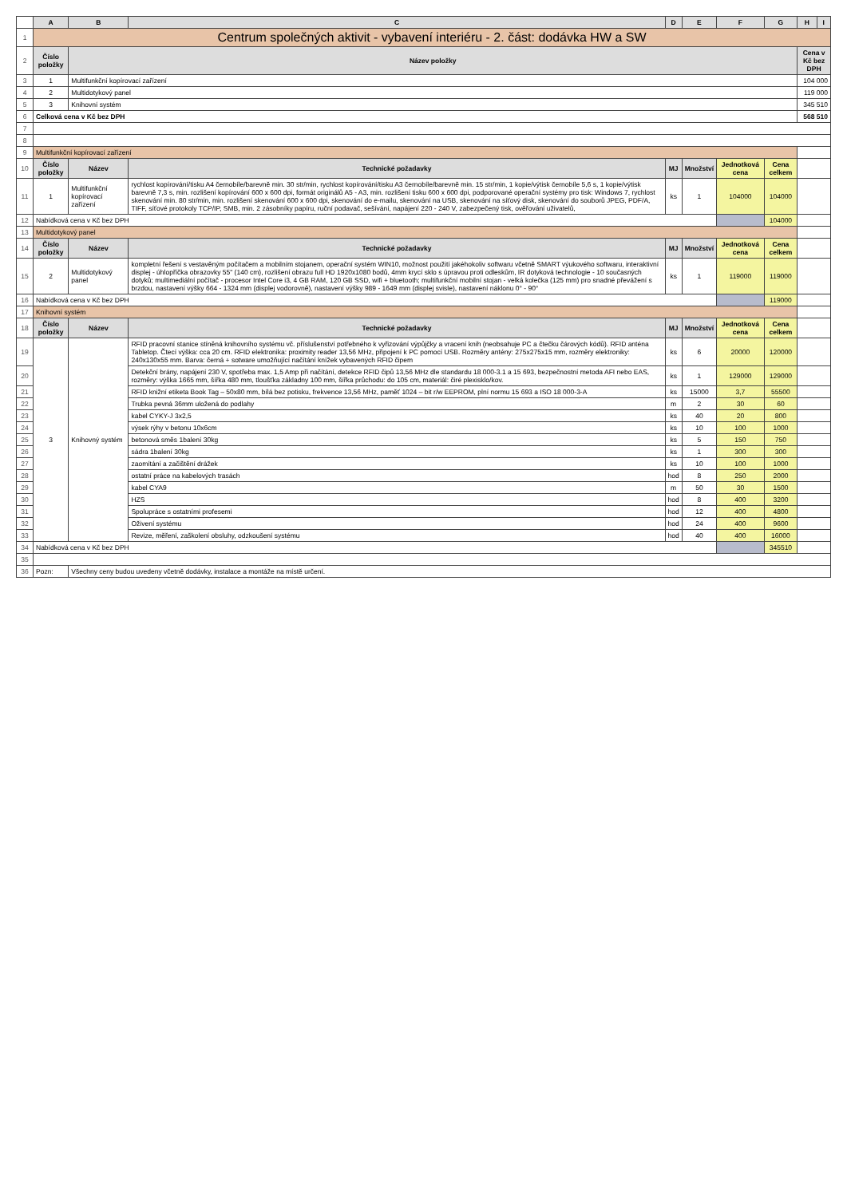| | A | B | C | D | E | F | G | H | I |
| 1 | Centrum společných aktivit - vybavení interiéru - 2. část: dodávka HW a SW | | | | | | | | |
| 2 | Číslo položky | Název položky | | | | | | Cena v Kč bez DPH | |
| 3 | 1 | Multifunkční kopírovací zařízení | | | | | | 104 000 | |
| 4 | 2 | Multidotykový panel | | | | | | 119 000 | |
| 5 | 3 | Knihovní systém | | | | | | 345 510 | |
| 6 | Celková cena v Kč bez DPH | | | | | | | 568 510 | |
| 7 | | | | | | | | | |
| 8 | | | | | | | | | |
| 9 | Multifunkční kopírovací zařízení | | | | | | | | |
| 10 | Číslo položky | Název | Technické požadavky | MJ | Množství | Jednotková cena | Cena celkem | | |
| 11 | 1 | Multifunkční kopírovací zařízení | rychlost kopírování/tisku A4 černobíle/barevně min. 30 str/min, rychlost kopírování/tisku A3 černobíle/barevně min. 15 str/min, 1 kopie/výtisk černobíle 5,6 s, 1 kopie/výtisk barevně 7,3 s, min. rozlišení kopírování 600 x 600 dpi, formát originálů A5 - A3, min. rozlišení tisku 600 x 600 dpi, podporované operační systémy pro tisk: Windows 7, rychlost skenování min. 80 str/min, min. rozlišení skenování 600 x 600 dpi, skenování do e-mailu, skenování na USB, skenování na síťový disk, skenování do souborů JPEG, PDF/A, TIFF, síťové protokoly TCP/IP, SMB, min. 2 zásobníky papíru, ruční podavač, sešívání, napájení 220 - 240 V, zabezpečený tisk, ověřování uživatelů, | ks | 1 | 104000 | 104000 | | |
| 12 | Nabídková cena v Kč bez DPH | | | | | | 104000 | | |
| 13 | Multidotykový panel | | | | | | | | |
| 14 | Číslo položky | Název | Technické požadavky | MJ | Množství | Jednotková cena | Cena celkem | | |
| 15 | 2 | Multidotykový panel | kompletní řešení s vestavěným počítačem a mobilním stojanem, operační systém WIN10, možnost použití jakéhokoliv softwaru včetně SMART výukového softwaru, interaktivní displej - úhlopříčka obrazovky 55" (140 cm), rozlišení obrazu full HD 1920x1080 bodů, 4mm krycí sklo s úpravou proti odleskům, IR dotyková technologie - 10 současných dotyků; multimediální počítač - procesor Intel Core i3, 4 GB RAM, 120 GB SSD, wifi + bluetooth; multifunkční mobilní stojan - velká kolečka (125 mm) pro snadné převážení s brzdou, nastavení výšky 664 - 1324 mm (displej vodorovně), nastavení výšky 989 - 1649 mm (displej svisle), nastavení náklonu 0° - 90° | ks | 1 | 119000 | 119000 | | |
| 16 | Nabídková cena v Kč bez DPH | | | | | | 119000 | | |
| 17 | Knihovní systém | | | | | | | | |
| 18 | Číslo položky | Název | Technické požadavky | MJ | Množství | Jednotková cena | Cena celkem | | |
| 19 | 3 | Knihovný systém | RFID pracovní stanice stíněná knihovního systému vč. příslušenství potřebného k vyřizování výpůjčky a vracení knih (neobsahuje PC a čtečku čárových kódů). RFID anténa Tabletop. Čtecí výška: cca 20 cm. RFID elektronika: proximity reader 13,56 MHz, připojení k PC pomocí USB. Rozměry antény: 275x275x15 mm, rozměry elektroniky: 240x130x55 mm. Barva: černá + sotware umožňující načítání knížek vybavených RFID čipem | ks | 6 | 20000 | 120000 | | |
| 20 | | | Detekční brány, napájení 230 V, spotřeba max. 1,5 Amp při načítání, detekce RFID čipů 13,56 MHz dle standardu 18 000-3.1 a 15 693, bezpečnostní metoda AFI nebo EAS, rozměry: výška 1665 mm, šířka 480 mm, tloušťka základny 100 mm, šířka průchodu: do 105 cm, materiál: čiré plexisklo/kov. | ks | 1 | 129000 | 129000 | | |
| 21 | | | RFID knižní etiketa Book Tag – 50x80 mm, bílá bez potisku, frekvence 13,56 MHz, paměť 1024 – bit r/w EEPROM, plní normu 15 693 a ISO 18 000-3-A | ks | 15000 | 3,7 | 55500 | | |
| 22 | | | Trubka pevná 36mm uložená do podlahy | m | 2 | 30 | 60 | | |
| 23 | | | kabel CYKY-J 3x2,5 | ks | 40 | 20 | 800 | | |
| 24 | | | výsek rýhy v betonu 10x6cm | ks | 10 | 100 | 1000 | | |
| 25 | | | betonová směs 1balení 30kg | ks | 5 | 150 | 750 | | |
| 26 | | | sádra 1balení 30kg | ks | 1 | 300 | 300 | | |
| 27 | | | zaomítání a začištění drážek | ks | 10 | 100 | 1000 | | |
| 28 | | | ostatní práce na kabelových trasách | hod | 8 | 250 | 2000 | | |
| 29 | | | kabel CYA9 | m | 50 | 30 | 1500 | | |
| 30 | | | HZS | hod | 8 | 400 | 3200 | | |
| 31 | | | Spolupráce s ostatními profesemi | hod | 12 | 400 | 4800 | | |
| 32 | | | Oživení systému | hod | 24 | 400 | 9600 | | |
| 33 | | | Revize, měření, zaškolení obsluhy, odzkoušení systému | hod | 40 | 400 | 16000 | | |
| 34 | Nabídková cena v Kč bez DPH | | | | | | 345510 | | |
| 35 | | | | | | | | | |
| 36 | Pozn: | Všechny ceny budou uvedeny včetně dodávky, instalace a montáže na místě určení. | | | | | | | |